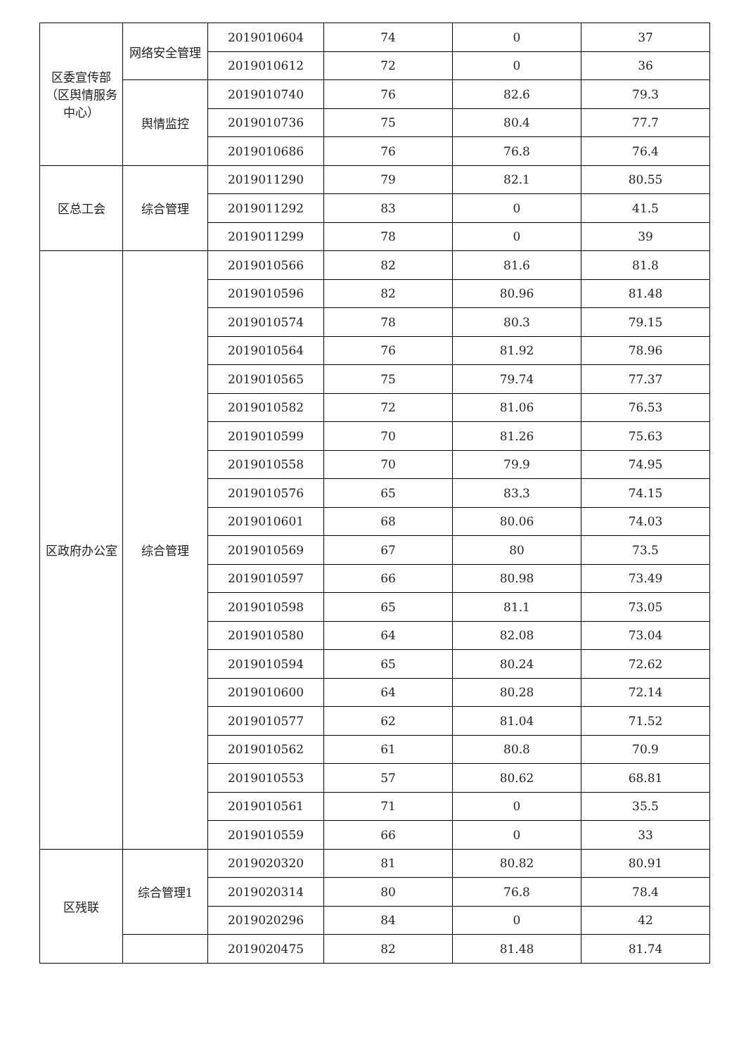| 区委宣传部（区舆情服务中心） | 网络安全管理 | 2019010604 | 74 | 0 | 37 |
| | | 2019010612 | 72 | 0 | 36 |
| | 舆情监控 | 2019010740 | 76 | 82.6 | 79.3 |
| | | 2019010736 | 75 | 80.4 | 77.7 |
| | | 2019010686 | 76 | 76.8 | 76.4 |
| 区总工会 | 综合管理 | 2019011290 | 79 | 82.1 | 80.55 |
| | | 2019011292 | 83 | 0 | 41.5 |
| | | 2019011299 | 78 | 0 | 39 |
| 区政府办公室 | 综合管理 | 2019010566 | 82 | 81.6 | 81.8 |
| | | 2019010596 | 82 | 80.96 | 81.48 |
| | | 2019010574 | 78 | 80.3 | 79.15 |
| | | 2019010564 | 76 | 81.92 | 78.96 |
| | | 2019010565 | 75 | 79.74 | 77.37 |
| | | 2019010582 | 72 | 81.06 | 76.53 |
| | | 2019010599 | 70 | 81.26 | 75.63 |
| | | 2019010558 | 70 | 79.9 | 74.95 |
| | | 2019010576 | 65 | 83.3 | 74.15 |
| | | 2019010601 | 68 | 80.06 | 74.03 |
| | | 2019010569 | 67 | 80 | 73.5 |
| | | 2019010597 | 66 | 80.98 | 73.49 |
| | | 2019010598 | 65 | 81.1 | 73.05 |
| | | 2019010580 | 64 | 82.08 | 73.04 |
| | | 2019010594 | 65 | 80.24 | 72.62 |
| | | 2019010600 | 64 | 80.28 | 72.14 |
| | | 2019010577 | 62 | 81.04 | 71.52 |
| | | 2019010562 | 61 | 80.8 | 70.9 |
| | | 2019010553 | 57 | 80.62 | 68.81 |
| | | 2019010561 | 71 | 0 | 35.5 |
| | | 2019010559 | 66 | 0 | 33 |
| 区残联 | 综合管理1 | 2019020320 | 81 | 80.82 | 80.91 |
| | | 2019020314 | 80 | 76.8 | 78.4 |
| | | 2019020296 | 84 | 0 | 42 |
| | | 2019020475 | 82 | 81.48 | 81.74 |